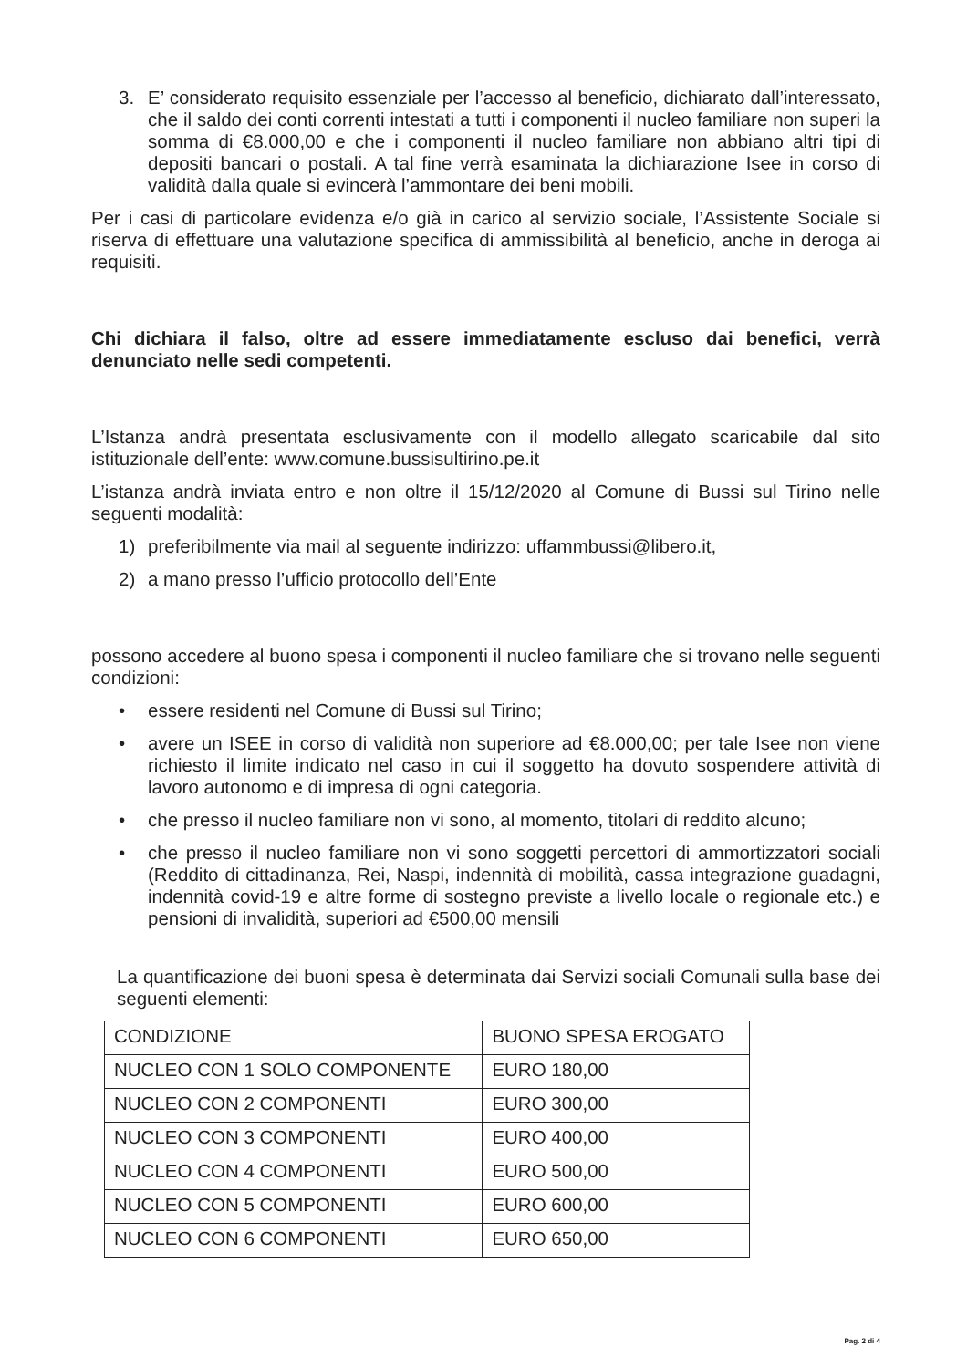3. E’ considerato requisito essenziale per l’accesso al beneficio, dichiarato dall’interessato, che il saldo dei conti correnti intestati a tutti i componenti il nucleo familiare non superi la somma di €8.000,00 e che i componenti il nucleo familiare non abbiano altri tipi di depositi bancari o postali. A tal fine verrà esaminata la dichiarazione Isee in corso di validità dalla quale si evincerà l’ammontare dei beni mobili.
Per i casi di particolare evidenza e/o già in carico al servizio sociale, l’Assistente Sociale si riserva di effettuare una valutazione specifica di ammissibilità al beneficio, anche in deroga ai requisiti.
Chi dichiara il falso, oltre ad essere immediatamente escluso dai benefici, verrà denunciato nelle sedi competenti.
L’Istanza andrà presentata esclusivamente con il modello allegato scaricabile dal sito istituzionale dell’ente: www.comune.bussisultirino.pe.it
L’istanza andrà inviata entro e non oltre il 15/12/2020 al Comune di Bussi sul Tirino nelle seguenti modalità:
1) preferibilmente via mail al seguente indirizzo: uffammbussi@libero.it,
2) a mano presso l’ufficio protocollo dell’Ente
possono accedere al buono spesa i componenti il nucleo familiare che si trovano nelle seguenti condizioni:
• essere residenti nel Comune di Bussi sul Tirino;
• avere un ISEE in corso di validità non superiore ad €8.000,00; per tale Isee non viene richiesto il limite indicato nel caso in cui il soggetto ha dovuto sospendere attività di lavoro autonomo e di impresa di ogni categoria.
• che presso il nucleo familiare non vi sono, al momento, titolari di reddito alcuno;
• che presso il nucleo familiare non vi sono soggetti percettori di ammortizzatori sociali (Reddito di cittadinanza, Rei, Naspi, indennità di mobilità, cassa integrazione guadagni, indennità covid-19 e altre forme di sostegno previste a livello locale o regionale etc.) e pensioni di invalidità, superiori ad €500,00 mensili
La quantificazione dei buoni spesa è determinata dai Servizi sociali Comunali sulla base dei seguenti elementi:
| CONDIZIONE | BUONO SPESA EROGATO |
| NUCLEO CON 1 SOLO COMPONENTE | EURO 180,00 |
| NUCLEO CON 2 COMPONENTI | EURO 300,00 |
| NUCLEO CON 3 COMPONENTI | EURO 400,00 |
| NUCLEO CON 4 COMPONENTI | EURO 500,00 |
| NUCLEO CON 5 COMPONENTI | EURO 600,00 |
| NUCLEO CON 6 COMPONENTI | EURO 650,00 |
Pag. 2 di 4